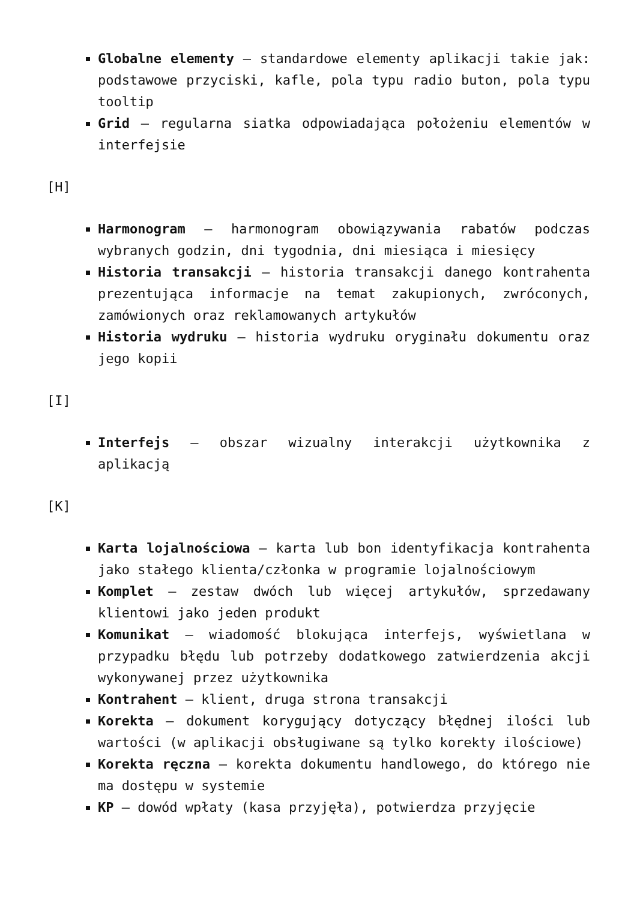Globalne elementy – standardowe elementy aplikacji takie jak: podstawowe przyciski, kafle, pola typu radio buton, pola typu tooltip
Grid – regularna siatka odpowiadająca położeniu elementów w interfejsie
[H]
Harmonogram – harmonogram obowiązywania rabatów podczas wybranych godzin, dni tygodnia, dni miesiąca i miesięcy
Historia transakcji – historia transakcji danego kontrahenta prezentująca informacje na temat zakupionych, zwróconych, zamówionych oraz reklamowanych artykułów
Historia wydruku – historia wydruku oryginału dokumentu oraz jego kopii
[I]
Interfejs – obszar wizualny interakcji użytkownika z aplikacją
[K]
Karta lojalnościowa – karta lub bon identyfikacja kontrahenta jako stałego klienta/członka w programie lojalnościowym
Komplet – zestaw dwóch lub więcej artykułów, sprzedawany klientowi jako jeden produkt
Komunikat – wiadomość blokująca interfejs, wyświetlana w przypadku błędu lub potrzeby dodatkowego zatwierdzenia akcji wykonywanej przez użytkownika
Kontrahent – klient, druga strona transakcji
Korekta – dokument korygujący dotyczący błędnej ilości lub wartości (w aplikacji obsługiwane są tylko korekty ilościowe)
Korekta ręczna – korekta dokumentu handlowego, do którego nie ma dostępu w systemie
KP – dowód wpłaty (kasa przyjęła), potwierdza przyjęcie